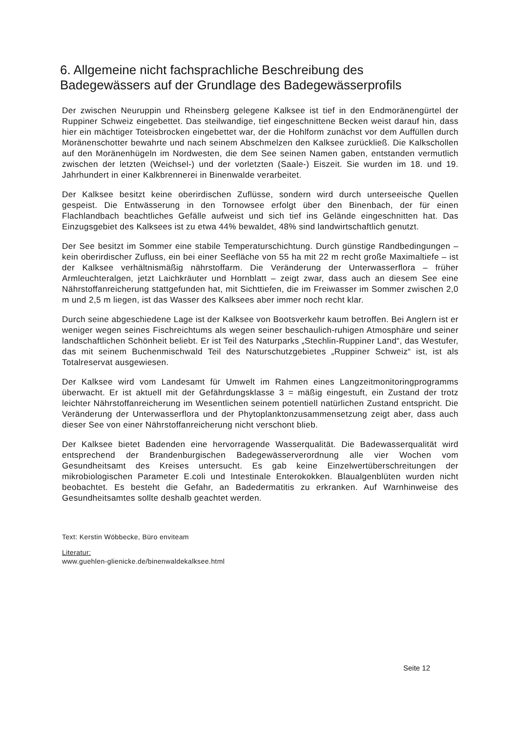6. Allgemeine nicht fachsprachliche Beschreibung des Badegewässers auf der Grundlage des Badegewässerprofils
Der zwischen Neuruppin und Rheinsberg gelegene Kalksee ist tief in den Endmoränengürtel der Ruppiner Schweiz eingebettet. Das steilwandige, tief eingeschnittene Becken weist darauf hin, dass hier ein mächtiger Toteisbrocken eingebettet war, der die Hohlform zunächst vor dem Auffüllen durch Moränenschotter bewahrte und nach seinem Abschmelzen den Kalksee zurückließ. Die Kalkschollen auf den Moränenhügeln im Nordwesten, die dem See seinen Namen gaben, entstanden vermutlich zwischen der letzten (Weichsel-) und der vorletzten (Saale-) Eiszeit. Sie wurden im 18. und 19. Jahrhundert in einer Kalkbrennerei in Binenwalde verarbeitet.
Der Kalksee besitzt keine oberirdischen Zuflüsse, sondern wird durch unterseeische Quellen gespeist. Die Entwässerung in den Tornowsee erfolgt über den Binenbach, der für einen Flachlandbach beachtliches Gefälle aufweist und sich tief ins Gelände eingeschnitten hat. Das Einzugsgebiet des Kalksees ist zu etwa 44% bewaldet, 48% sind landwirtschaftlich genutzt.
Der See besitzt im Sommer eine stabile Temperaturschichtung. Durch günstige Randbedingungen – kein oberirdischer Zufluss, ein bei einer Seefläche von 55 ha mit 22 m recht große Maximaltiefe – ist der Kalksee verhältnismäßig nährstoffarm. Die Veränderung der Unterwasserflora – früher Armleuchteralgen, jetzt Laichkräuter und Hornblatt – zeigt zwar, dass auch an diesem See eine Nährstoffanreicherung stattgefunden hat, mit Sichttiefen, die im Freiwasser im Sommer zwischen 2,0 m und 2,5 m liegen, ist das Wasser des Kalksees aber immer noch recht klar.
Durch seine abgeschiedene Lage ist der Kalksee von Bootsverkehr kaum betroffen. Bei Anglern ist er weniger wegen seines Fischreichtums als wegen seiner beschaulich-ruhigen Atmosphäre und seiner landschaftlichen Schönheit beliebt. Er ist Teil des Naturparks „Stechlin-Ruppiner Land“, das Westufer, das mit seinem Buchenmischwald Teil des Naturschutzgebietes „Ruppiner Schweiz“ ist, ist als Totalreservat ausgewiesen.
Der Kalksee wird vom Landesamt für Umwelt im Rahmen eines Langzeitmonitoringprogramms überwacht. Er ist aktuell mit der Gefährdungsklasse 3 = mäßig eingestuft, ein Zustand der trotz leichter Nährstoffanreicherung im Wesentlichen seinem potentiell natürlichen Zustand entspricht. Die Veränderung der Unterwasserflora und der Phytoplanktonzusammensetzung zeigt aber, dass auch dieser See von einer Nährstoffanreicherung nicht verschont blieb.
Der Kalksee bietet Badenden eine hervorragende Wasserqualität. Die Badewasserqualität wird entsprechend der Brandenburgischen Badegewässerverordnung alle vier Wochen vom Gesundheitsamt des Kreises untersucht. Es gab keine Einzelwertüberschreitungen der mikrobiologischen Parameter E.coli und Intestinale Enterokokken. Blaualgenblüten wurden nicht beobachtet. Es besteht die Gefahr, an Badedermatitis zu erkranken. Auf Warnhinweise des Gesundheitsamtes sollte deshalb geachtet werden.
Text: Kerstin Wöbbecke, Büro enviteam
Literatur:
www.guehlen-glienicke.de/binenwaldekalksee.html
Seite 12